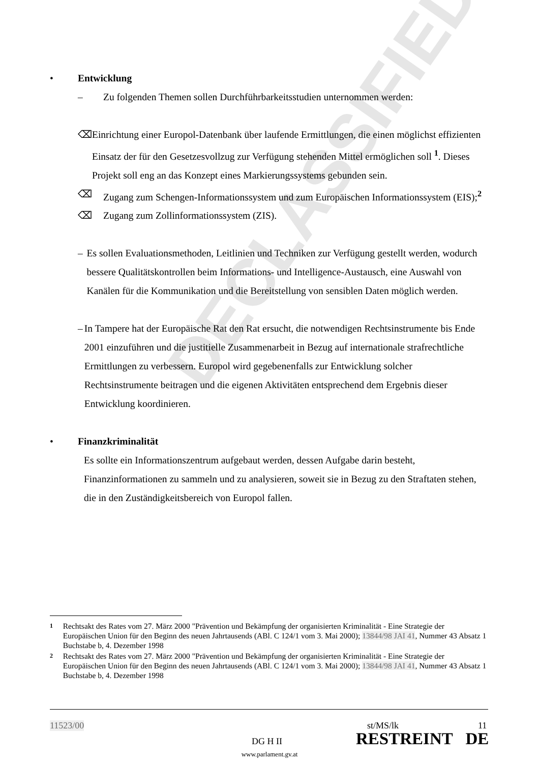DECLASSIFIED
• Entwicklung
– Zu folgenden Themen sollen Durchführbarkeitsstudien unternommen werden:
⌫ Einrichtung einer Europol-Datenbank über laufende Ermittlungen, die einen möglichst effizienten Einsatz der für den Gesetzesvollzug zur Verfügung stehenden Mittel ermöglichen soll <sup>1</sup>. Dieses Projekt soll eng an das Konzept eines Markierungssystems gebunden sein.
⌫ Zugang zum Schengen-Informationssystem und zum Europäischen Informationssystem (EIS);<sup>2</sup>
⌫ Zugang zum Zollinformationssystem (ZIS).
– Es sollen Evaluationsmethoden, Leitlinien und Techniken zur Verfügung gestellt werden, wodurch bessere Qualitätskontrollen beim Informations- und Intelligence-Austausch, eine Auswahl von Kanälen für die Kommunikation und die Bereitstellung von sensiblen Daten möglich werden.
– In Tampere hat der Europäische Rat den Rat ersucht, die notwendigen Rechtsinstrumente bis Ende 2001 einzuführen und die justitielle Zusammenarbeit in Bezug auf internationale strafrechtliche Ermittlungen zu verbessern. Europol wird gegebenenfalls zur Entwicklung solcher Rechtsinstrumente beitragen und die eigenen Aktivitäten entsprechend dem Ergebnis dieser Entwicklung koordinieren.
• Finanzkriminalität
Es sollte ein Informationszentrum aufgebaut werden, dessen Aufgabe darin besteht, Finanzinformationen zu sammeln und zu analysieren, soweit sie in Bezug zu den Straftaten stehen, die in den Zuständigkeitsbereich von Europol fallen.
1
Rechtsakt des Rates vom 27. März 2000 "Prävention und Bekämpfung der organisierten Kriminalität - Eine Strategie der Europäischen Union für den Beginn des neuen Jahrtausends (ABl. C 124/1 vom 3. Mai 2000); 13844/98 JAI 41, Nummer 43 Absatz 1 Buchstabe b, 4. Dezember 1998
2
Rechtsakt des Rates vom 27. März 2000 "Prävention und Bekämpfung der organisierten Kriminalität - Eine Strategie der Europäischen Union für den Beginn des neuen Jahrtausends (ABl. C 124/1 vom 3. Mai 2000); 13844/98 JAI 41, Nummer 43 Absatz 1 Buchstabe b, 4. Dezember 1998
11523/00 st/MS/lk 11
DG H II RESTREINT DE
www.parlament.gv.at